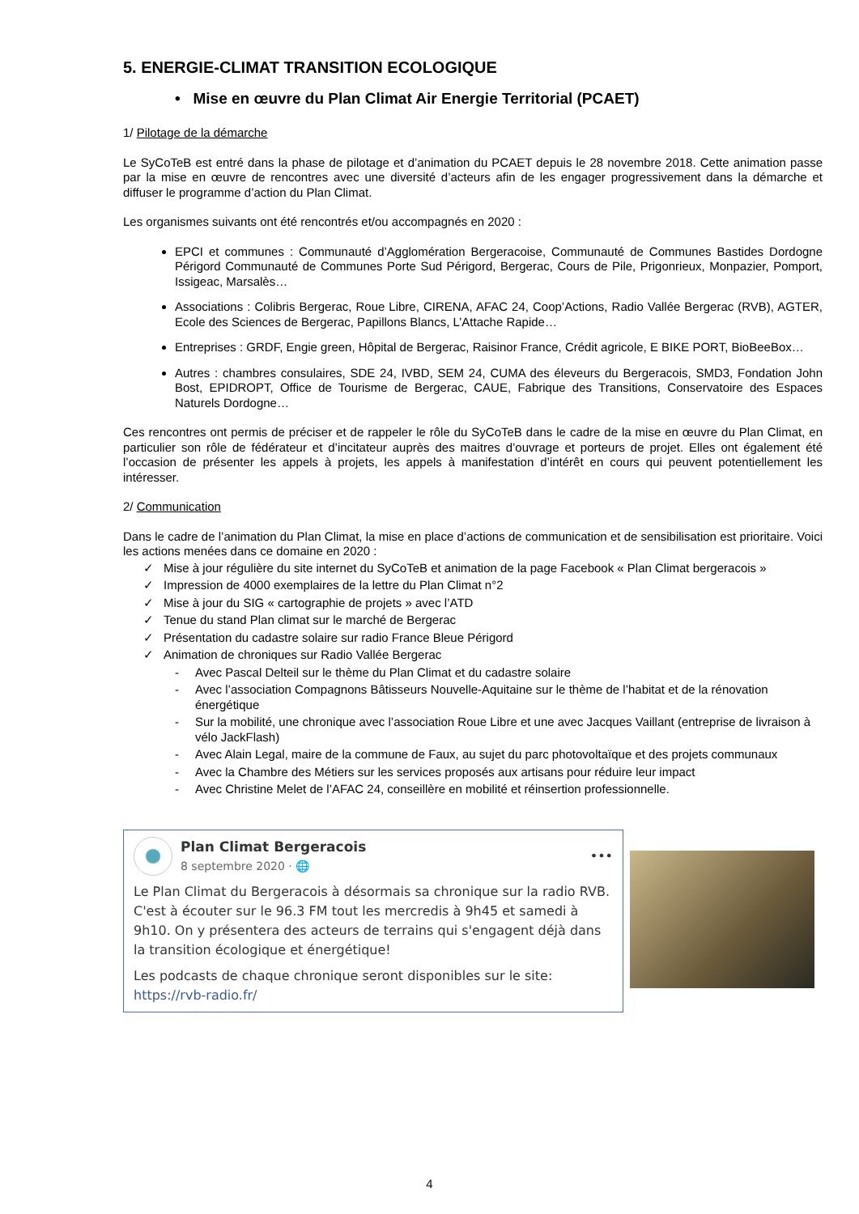5. ENERGIE-CLIMAT TRANSITION ECOLOGIQUE
• Mise en œuvre du Plan Climat Air Energie Territorial (PCAET)
1/ Pilotage de la démarche
Le SyCoTeB est entré dans la phase de pilotage et d’animation du PCAET depuis le 28 novembre 2018. Cette animation passe par la mise en œuvre de rencontres avec une diversité d’acteurs afin de les engager progressivement dans la démarche et diffuser le programme d’action du Plan Climat.
Les organismes suivants ont été rencontrés et/ou accompagnés en 2020 :
EPCI et communes : Communauté d’Agglomération Bergeracoise, Communauté de Communes Bastides Dordogne Périgord Communauté de Communes Porte Sud Périgord, Bergerac, Cours de Pile, Prigonrieux, Monpazier, Pomport, Issigeac, Marsalès…
Associations : Colibris Bergerac, Roue Libre, CIRENA, AFAC 24, Coop’Actions, Radio Vallée Bergerac (RVB), AGTER, Ecole des Sciences de Bergerac, Papillons Blancs, L’Attache Rapide…
Entreprises : GRDF, Engie green, Hôpital de Bergerac, Raisinor France, Crédit agricole, E BIKE PORT, BioBeeBox…
Autres : chambres consulaires, SDE 24, IVBD, SEM 24, CUMA des éleveurs du Bergeracois, SMD3, Fondation John Bost, EPIDROPT, Office de Tourisme de Bergerac, CAUE, Fabrique des Transitions, Conservatoire des Espaces Naturels Dordogne…
Ces rencontres ont permis de préciser et de rappeler le rôle du SyCoTeB dans le cadre de la mise en œuvre du Plan Climat, en particulier son rôle de fédérateur et d’incitateur auprès des maitres d’ouvrage et porteurs de projet. Elles ont également été l’occasion de présenter les appels à projets, les appels à manifestation d’intérêt en cours qui peuvent potentiellement les intéresser.
2/ Communication
Dans le cadre de l’animation du Plan Climat, la mise en place d’actions de communication et de sensibilisation est prioritaire. Voici les actions menées dans ce domaine en 2020 :
✓ Mise à jour régulière du site internet du SyCoTeB et animation de la page Facebook « Plan Climat bergeracois »
✓ Impression de 4000 exemplaires de la lettre du Plan Climat n°2
✓ Mise à jour du SIG « cartographie de projets » avec l’ATD
✓ Tenue du stand Plan climat sur le marché de Bergerac
✓ Présentation du cadastre solaire sur radio France Bleue Périgord
✓ Animation de chroniques sur Radio Vallée Bergerac
- Avec Pascal Delteil sur le thème du Plan Climat et du cadastre solaire
- Avec l’association Compagnons Bâtisseurs Nouvelle-Aquitaine sur le thème de l’habitat et de la rénovation énergétique
- Sur la mobilité, une chronique avec l’association Roue Libre et une avec Jacques Vaillant (entreprise de livraison à vélo JackFlash)
- Avec Alain Legal, maire de la commune de Faux, au sujet du parc photovoltaïque et des projets communaux
- Avec la Chambre des Métiers sur les services proposés aux artisans pour réduire leur impact
- Avec Christine Melet de l’AFAC 24, conseillère en mobilité et réinsertion professionnelle.
Plan Climat Bergeracois
8 septembre 2020 · 🌐
•••
Le Plan Climat du Bergeracois à désormais sa chronique sur la radio RVB. C'est à écouter sur le 96.3 FM tout les mercredis à 9h45 et samedi à 9h10. On y présentera des acteurs de terrains qui s'engagent déjà dans la transition écologique et énergétique!
Les podcasts de chaque chronique seront disponibles sur le site: https://rvb-radio.fr/
4